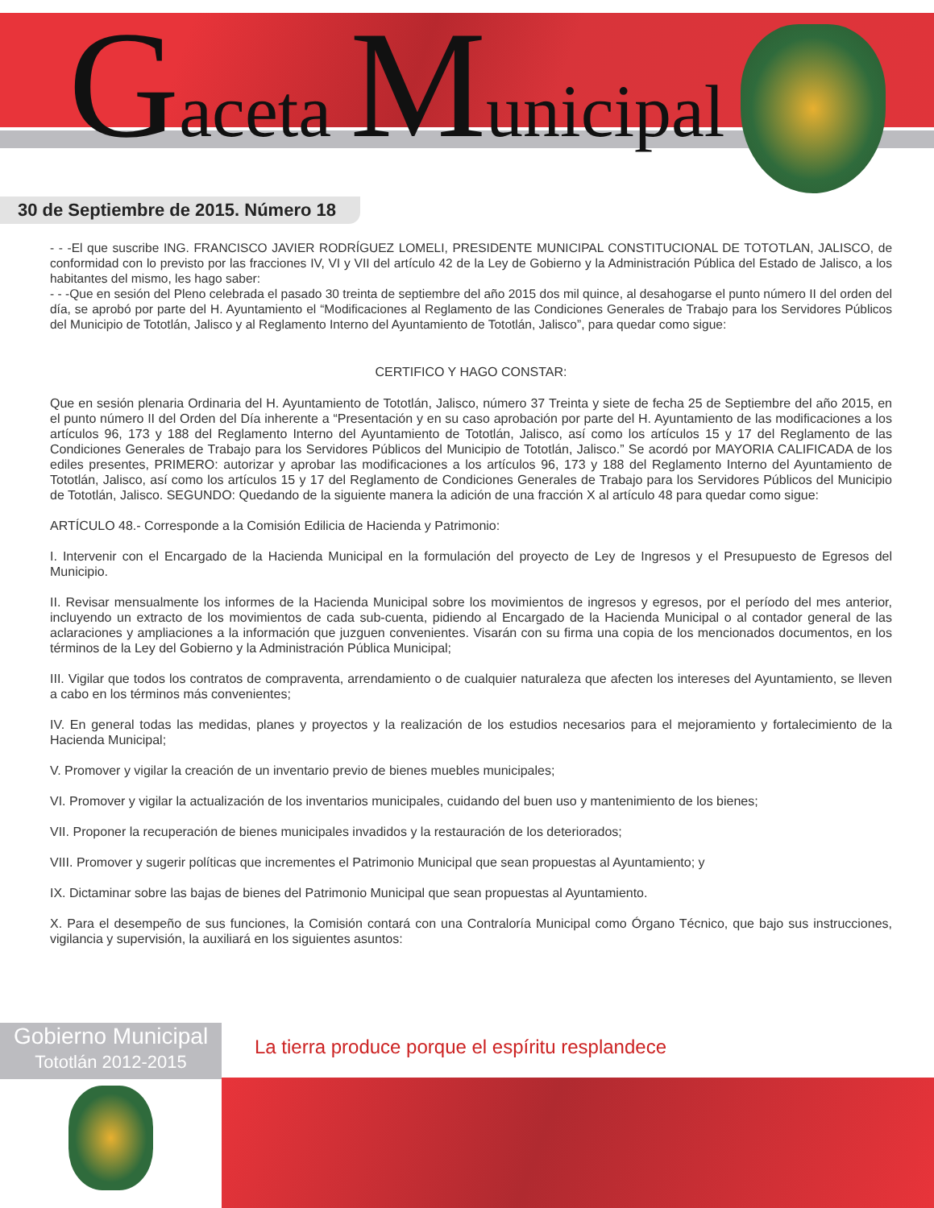Gaceta Municipal
30 de Septiembre de 2015. Número 18
- - -El que suscribe ING. FRANCISCO JAVIER RODRÍGUEZ LOMELI, PRESIDENTE MUNICIPAL CONSTITUCIONAL DE TOTOTLAN, JALISCO, de conformidad con lo previsto por las fracciones IV, VI y VII del artículo 42 de la Ley de Gobierno y la Administración Pública del Estado de Jalisco, a los habitantes del mismo, les hago saber:
- - -Que en sesión del Pleno celebrada el pasado 30 treinta de septiembre del año 2015 dos mil quince, al desahogarse el punto número II del orden del día, se aprobó por parte del H. Ayuntamiento el “Modificaciones al Reglamento de las Condiciones Generales de Trabajo para los Servidores Públicos del Municipio de Tototlán, Jalisco y al Reglamento Interno del Ayuntamiento de Tototlán, Jalisco”, para quedar como sigue:
CERTIFICO Y HAGO CONSTAR:
Que en sesión plenaria Ordinaria del H. Ayuntamiento de Tototlán, Jalisco, número 37 Treinta y siete de fecha 25 de Septiembre del año 2015, en el punto número II del Orden del Día inherente a “Presentación y en su caso aprobación por parte del H. Ayuntamiento de las modificaciones a los artículos 96, 173 y 188 del Reglamento Interno del Ayuntamiento de Tototlán, Jalisco, así como los artículos 15 y 17 del Reglamento de las Condiciones Generales de Trabajo para los Servidores Públicos del Municipio de Tototlán, Jalisco.” Se acordó por MAYORIA CALIFICADA de los ediles presentes, PRIMERO: autorizar y aprobar las modificaciones a los artículos 96, 173 y 188 del Reglamento Interno del Ayuntamiento de Tototlán, Jalisco, así como los artículos 15 y 17 del Reglamento de Condiciones Generales de Trabajo para los Servidores Públicos del Municipio de Tototlán, Jalisco. SEGUNDO: Quedando de la siguiente manera la adición de una fracción X al artículo 48 para quedar como sigue:
ARTÍCULO 48.- Corresponde a la Comisión Edilicia de Hacienda y Patrimonio:
I. Intervenir con el Encargado de la Hacienda Municipal en la formulación del proyecto de Ley de Ingresos y el Presupuesto de Egresos del Municipio.
II. Revisar mensualmente los informes de la Hacienda Municipal sobre los movimientos de ingresos y egresos, por el período del mes anterior, incluyendo un extracto de los movimientos de cada sub-cuenta, pidiendo al Encargado de la Hacienda Municipal o al contador general de las aclaraciones y ampliaciones a la información que juzguen convenientes. Visarán con su firma una copia de los mencionados documentos, en los términos de la Ley del Gobierno y la Administración Pública Municipal;
III. Vigilar que todos los contratos de compraventa, arrendamiento o de cualquier naturaleza que afecten los intereses del Ayuntamiento, se lleven a cabo en los términos más convenientes;
IV. En general todas las medidas, planes y proyectos y la realización de los estudios necesarios para el mejoramiento y fortalecimiento de la Hacienda Municipal;
V. Promover y vigilar la creación de un inventario previo de bienes muebles municipales;
VI. Promover y vigilar la actualización de los inventarios municipales, cuidando del buen uso y mantenimiento de los bienes;
VII. Proponer la recuperación de bienes municipales invadidos y la restauración de los deteriorados;
VIII. Promover y sugerir políticas que incrementes el Patrimonio Municipal que sean propuestas al Ayuntamiento; y
IX. Dictaminar sobre las bajas de bienes del Patrimonio Municipal que sean propuestas al Ayuntamiento.
X. Para el desempeño de sus funciones, la Comisión contará con una Contraloría Municipal como Órgano Técnico, que bajo sus instrucciones, vigilancia y supervisión, la auxiliará en los siguientes asuntos:
Gobierno Municipal
Tototlán 2012-2015
La tierra produce porque el espíritu resplandece